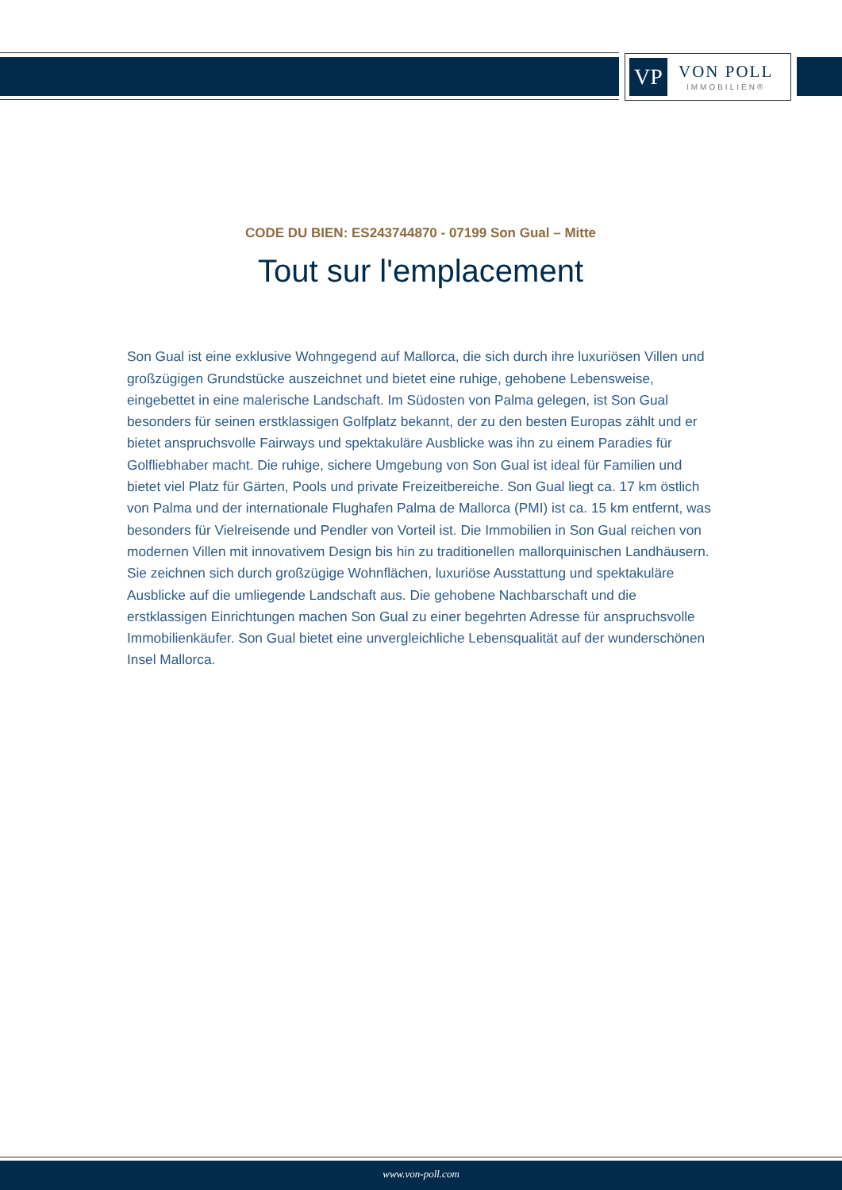VP
VON POLL
IMMOBILIEN®
CODE DU BIEN: ES243744870 - 07199 Son Gual – Mitte
Tout sur l'emplacement
Son Gual ist eine exklusive Wohngegend auf Mallorca, die sich durch ihre luxuriösen Villen und großzügigen Grundstücke auszeichnet und bietet eine ruhige, gehobene Lebensweise, eingebettet in eine malerische Landschaft. Im Südosten von Palma gelegen, ist Son Gual besonders für seinen erstklassigen Golfplatz bekannt, der zu den besten Europas zählt und er bietet anspruchsvolle Fairways und spektakuläre Ausblicke was ihn zu einem Paradies für Golfliebhaber macht. Die ruhige, sichere Umgebung von Son Gual ist ideal für Familien und bietet viel Platz für Gärten, Pools und private Freizeitbereiche. Son Gual liegt ca. 17 km östlich von Palma und der internationale Flughafen Palma de Mallorca (PMI) ist ca. 15 km entfernt, was besonders für Vielreisende und Pendler von Vorteil ist. Die Immobilien in Son Gual reichen von modernen Villen mit innovativem Design bis hin zu traditionellen mallorquinischen Landhäusern. Sie zeichnen sich durch großzügige Wohnflächen, luxuriöse Ausstattung und spektakuläre Ausblicke auf die umliegende Landschaft aus. Die gehobene Nachbarschaft und die erstklassigen Einrichtungen machen Son Gual zu einer begehrten Adresse für anspruchsvolle Immobilienkäufer. Son Gual bietet eine unvergleichliche Lebensqualität auf der wunderschönen Insel Mallorca.
www.von-poll.com